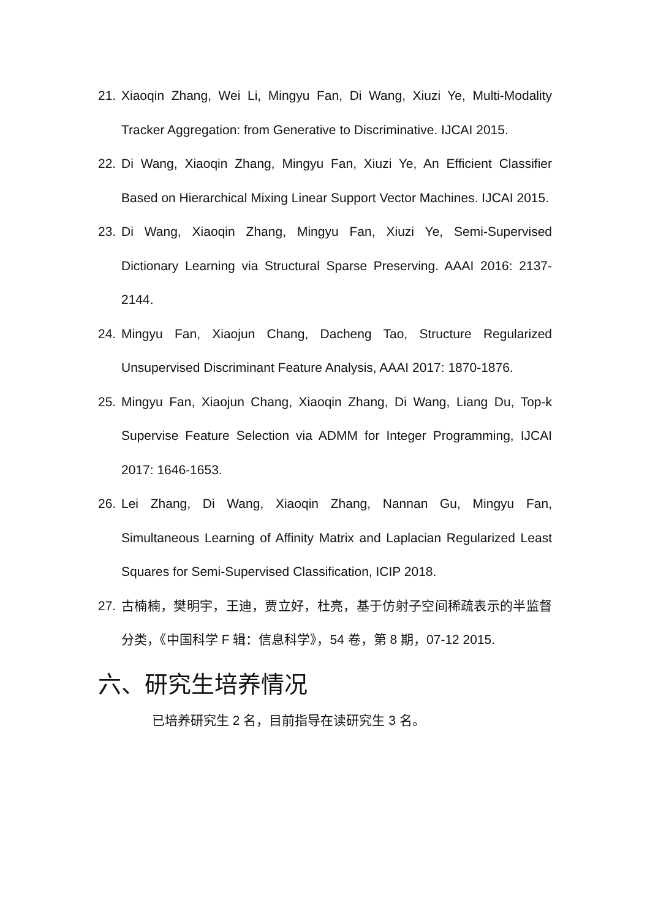21. Xiaoqin Zhang, Wei Li, Mingyu Fan, Di Wang, Xiuzi Ye, Multi-Modality Tracker Aggregation: from Generative to Discriminative. IJCAI 2015.
22. Di Wang, Xiaoqin Zhang, Mingyu Fan, Xiuzi Ye, An Efficient Classifier Based on Hierarchical Mixing Linear Support Vector Machines. IJCAI 2015.
23. Di Wang, Xiaoqin Zhang, Mingyu Fan, Xiuzi Ye, Semi-Supervised Dictionary Learning via Structural Sparse Preserving. AAAI 2016: 2137-2144.
24. Mingyu Fan, Xiaojun Chang, Dacheng Tao, Structure Regularized Unsupervised Discriminant Feature Analysis, AAAI 2017: 1870-1876.
25. Mingyu Fan, Xiaojun Chang, Xiaoqin Zhang, Di Wang, Liang Du, Top-k Supervise Feature Selection via ADMM for Integer Programming, IJCAI 2017: 1646-1653.
26. Lei Zhang, Di Wang, Xiaoqin Zhang, Nannan Gu, Mingyu Fan, Simultaneous Learning of Affinity Matrix and Laplacian Regularized Least Squares for Semi-Supervised Classification, ICIP 2018.
27. 古楠楠，樊明宇，王迪，贾立好，杜亮，基于仿射子空间稀疏表示的半监督分类，《中国科学 F 辑：信息科学》，54 卷，第 8 期，07-12 2015.
六、研究生培养情况
已培养研究生 2 名，目前指导在读研究生 3 名。